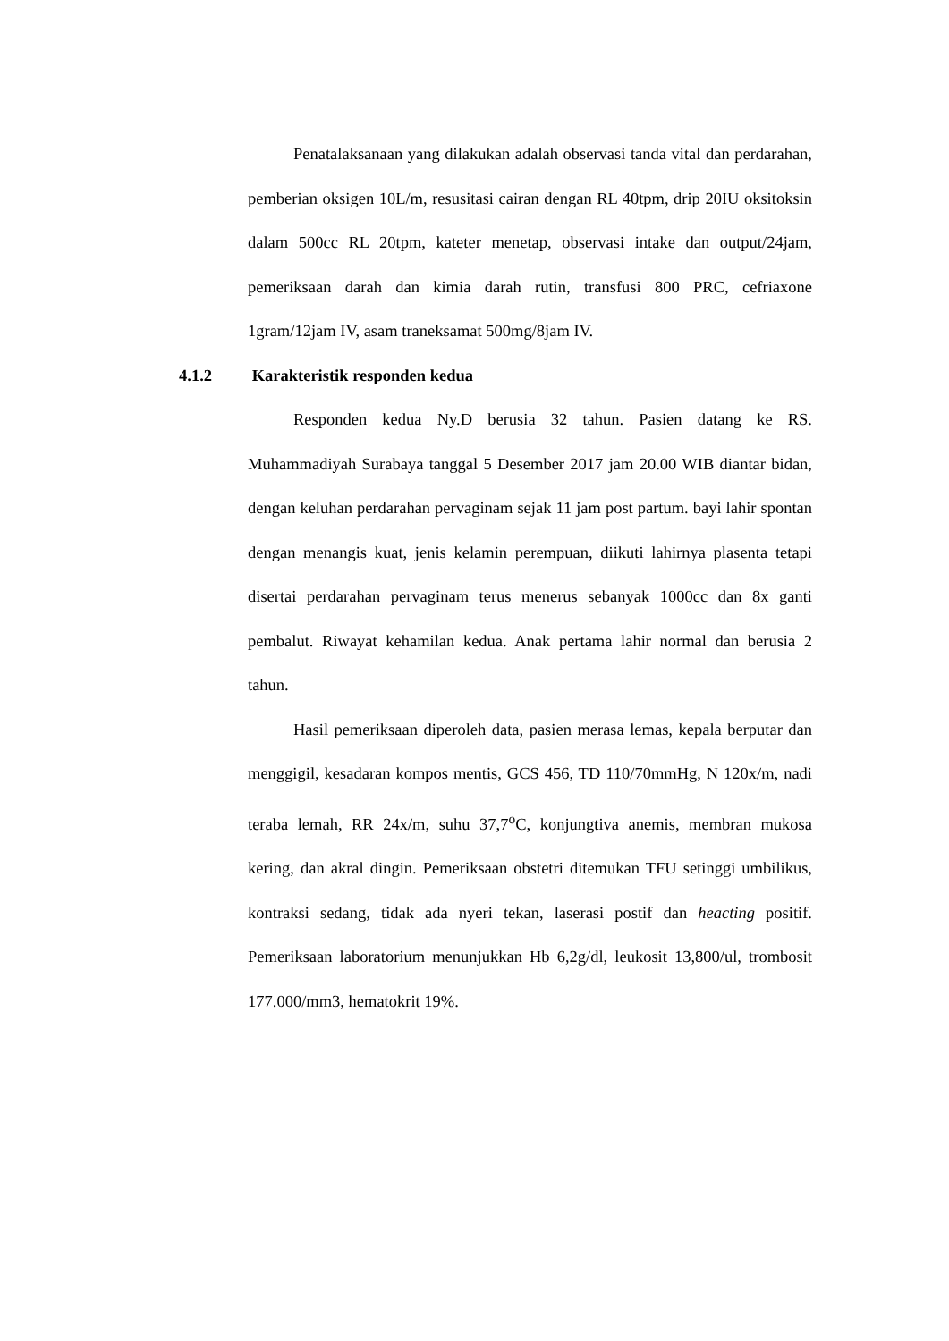Penatalaksanaan yang dilakukan adalah observasi tanda vital dan perdarahan, pemberian oksigen 10L/m, resusitasi cairan dengan RL 40tpm, drip 20IU oksitoksin dalam 500cc RL 20tpm, kateter menetap, observasi intake dan output/24jam, pemeriksaan darah dan kimia darah rutin, transfusi 800 PRC, cefriaxone 1gram/12jam IV, asam traneksamat 500mg/8jam IV.
4.1.2 Karakteristik responden kedua
Responden kedua Ny.D berusia 32 tahun. Pasien datang ke RS. Muhammadiyah Surabaya tanggal 5 Desember 2017 jam 20.00 WIB diantar bidan, dengan keluhan perdarahan pervaginam sejak 11 jam post partum. bayi lahir spontan dengan menangis kuat, jenis kelamin perempuan, diikuti lahirnya plasenta tetapi disertai perdarahan pervaginam terus menerus sebanyak 1000cc dan 8x ganti pembalut. Riwayat kehamilan kedua. Anak pertama lahir normal dan berusia 2 tahun.
Hasil pemeriksaan diperoleh data, pasien merasa lemas, kepala berputar dan menggigil, kesadaran kompos mentis, GCS 456, TD 110/70mmHg, N 120x/m, nadi teraba lemah, RR 24x/m, suhu 37,7<sup>o</sup>C, konjungtiva anemis, membran mukosa kering, dan akral dingin. Pemeriksaan obstetri ditemukan TFU setinggi umbilikus, kontraksi sedang, tidak ada nyeri tekan, laserasi postif dan heacting positif. Pemeriksaan laboratorium menunjukkan Hb 6,2g/dl, leukosit 13,800/ul, trombosit 177.000/mm3, hematokrit 19%.